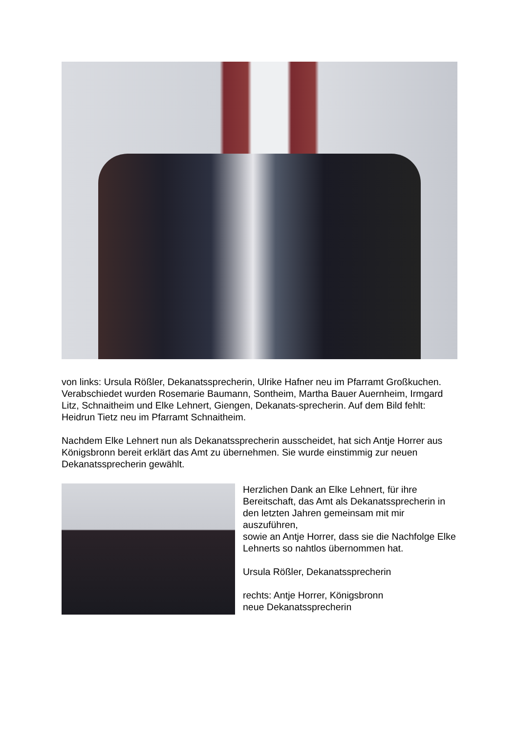von links: Ursula Rößler, Dekanatssprecherin, Ulrike Hafner neu im Pfarramt Großkuchen. Verabschiedet wurden Rosemarie Baumann, Sontheim, Martha Bauer Auernheim, Irmgard Litz, Schnaitheim und Elke Lehnert, Giengen, Dekanats-sprecherin. Auf dem Bild fehlt: Heidrun Tietz neu im Pfarramt Schnaitheim.
Nachdem Elke Lehnert nun als Dekanatssprecherin ausscheidet, hat sich Antje Horrer aus Königsbronn bereit erklärt das Amt zu übernehmen. Sie wurde einstimmig zur neuen Dekanatssprecherin gewählt.
Herzlichen Dank an Elke Lehnert, für ihre Bereitschaft, das Amt als Dekanatssprecherin in den letzten Jahren gemeinsam mit mir auszuführen,
sowie an Antje Horrer, dass sie die Nachfolge Elke Lehnerts so nahtlos übernommen hat.
Ursula Rößler, Dekanatssprecherin
rechts: Antje Horrer, Königsbronn
neue Dekanatssprecherin